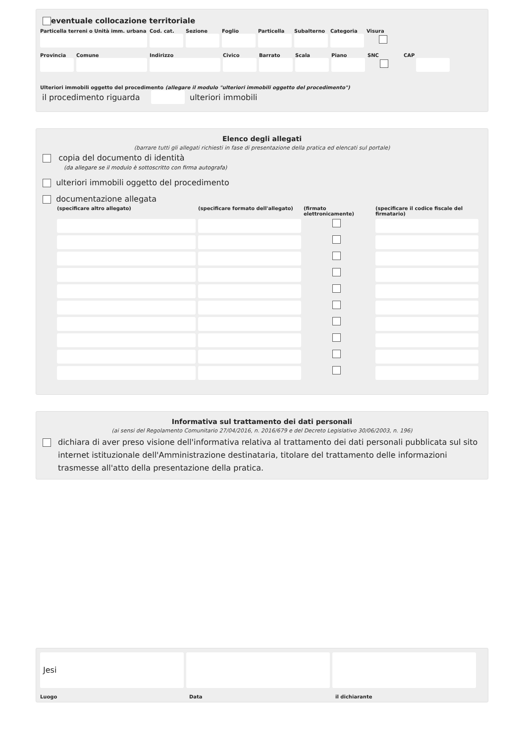eventuale collocazione territoriale
Particella terreni o Unità imm. urbana
Cod. cat. Sezione Foglio Particella Subalterno Categoria Visura
Provincia Comune Indirizzo Civico Barrato Scala Piano SNC CAP
Ulteriori immobili oggetto del procedimento (allegare il modulo "ulteriori immobili oggetto del procedimento")
il procedimento riguarda ulteriori immobili
Elenco degli allegati
(barrare tutti gli allegati richiesti in fase di presentazione della pratica ed elencati sul portale)
copia del documento di identità
(da allegare se il modulo è sottoscritto con firma autografa)
ulteriori immobili oggetto del procedimento
documentazione allegata
(specificare altro allegato)
(specificare formato dell'allegato)
(firmato elettronicamente)
(specificare il codice fiscale del firmatario)
Informativa sul trattamento dei dati personali
(ai sensi del Regolamento Comunitario 27/04/2016, n. 2016/679 e del Decreto Legislativo 30/06/2003, n. 196)
dichiara di aver preso visione dell'informativa relativa al trattamento dei dati personali pubblicata sul sito internet istituzionale dell'Amministrazione destinataria, titolare del trattamento delle informazioni trasmesse all'atto della presentazione della pratica.
Jesi
Luogo Data il dichiarante